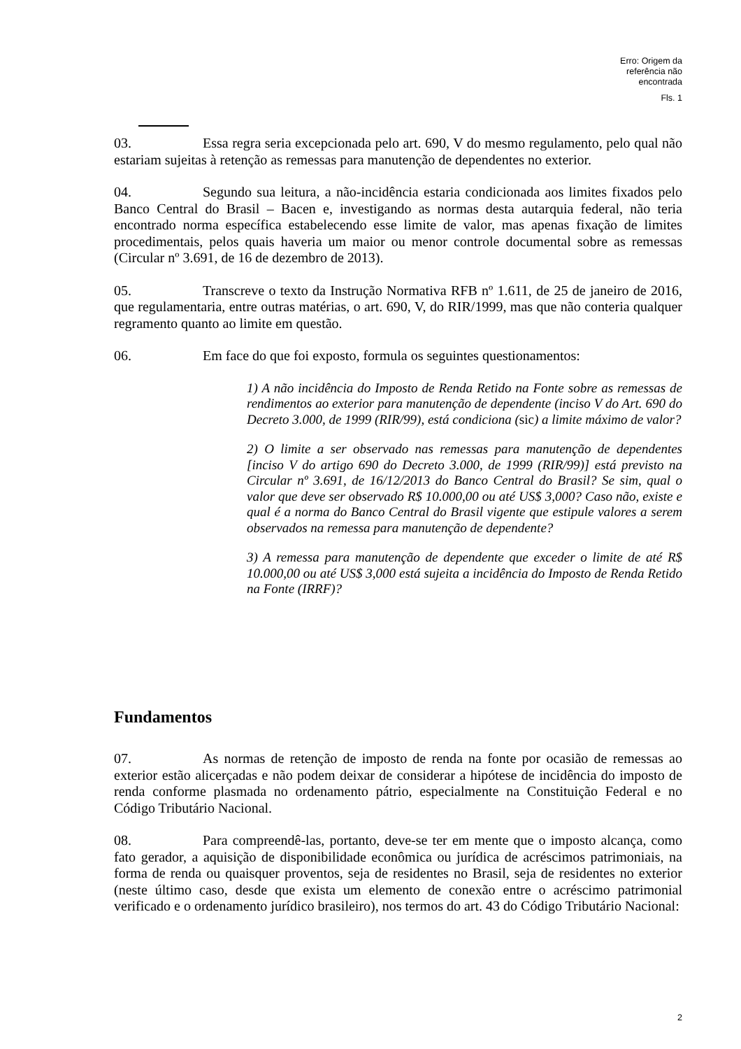Erro: Origem da
referência não
encontrada
Fls. 1
03. Essa regra seria excepcionada pelo art. 690, V do mesmo regulamento, pelo qual não estariam sujeitas à retenção as remessas para manutenção de dependentes no exterior.
04. Segundo sua leitura, a não-incidência estaria condicionada aos limites fixados pelo Banco Central do Brasil – Bacen e, investigando as normas desta autarquia federal, não teria encontrado norma específica estabelecendo esse limite de valor, mas apenas fixação de limites procedimentais, pelos quais haveria um maior ou menor controle documental sobre as remessas (Circular nº 3.691, de 16 de dezembro de 2013).
05. Transcreve o texto da Instrução Normativa RFB nº 1.611, de 25 de janeiro de 2016, que regulamentaria, entre outras matérias, o art. 690, V, do RIR/1999, mas que não conteria qualquer regramento quanto ao limite em questão.
06. Em face do que foi exposto, formula os seguintes questionamentos:
1) A não incidência do Imposto de Renda Retido na Fonte sobre as remessas de rendimentos ao exterior para manutenção de dependente (inciso V do Art. 690 do Decreto 3.000, de 1999 (RIR/99), está condiciona (sic) a limite máximo de valor?
2) O limite a ser observado nas remessas para manutenção de dependentes [inciso V do artigo 690 do Decreto 3.000, de 1999 (RIR/99)] está previsto na Circular nº 3.691, de 16/12/2013 do Banco Central do Brasil? Se sim, qual o valor que deve ser observado R$ 10.000,00 ou até US$ 3,000? Caso não, existe e qual é a norma do Banco Central do Brasil vigente que estipule valores a serem observados na remessa para manutenção de dependente?
3) A remessa para manutenção de dependente que exceder o limite de até R$ 10.000,00 ou até US$ 3,000 está sujeita a incidência do Imposto de Renda Retido na Fonte (IRRF)?
Fundamentos
07. As normas de retenção de imposto de renda na fonte por ocasião de remessas ao exterior estão alicerçadas e não podem deixar de considerar a hipótese de incidência do imposto de renda conforme plasmada no ordenamento pátrio, especialmente na Constituição Federal e no Código Tributário Nacional.
08. Para compreendê-las, portanto, deve-se ter em mente que o imposto alcança, como fato gerador, a aquisição de disponibilidade econômica ou jurídica de acréscimos patrimoniais, na forma de renda ou quaisquer proventos, seja de residentes no Brasil, seja de residentes no exterior (neste último caso, desde que exista um elemento de conexão entre o acréscimo patrimonial verificado e o ordenamento jurídico brasileiro), nos termos do art. 43 do Código Tributário Nacional:
2